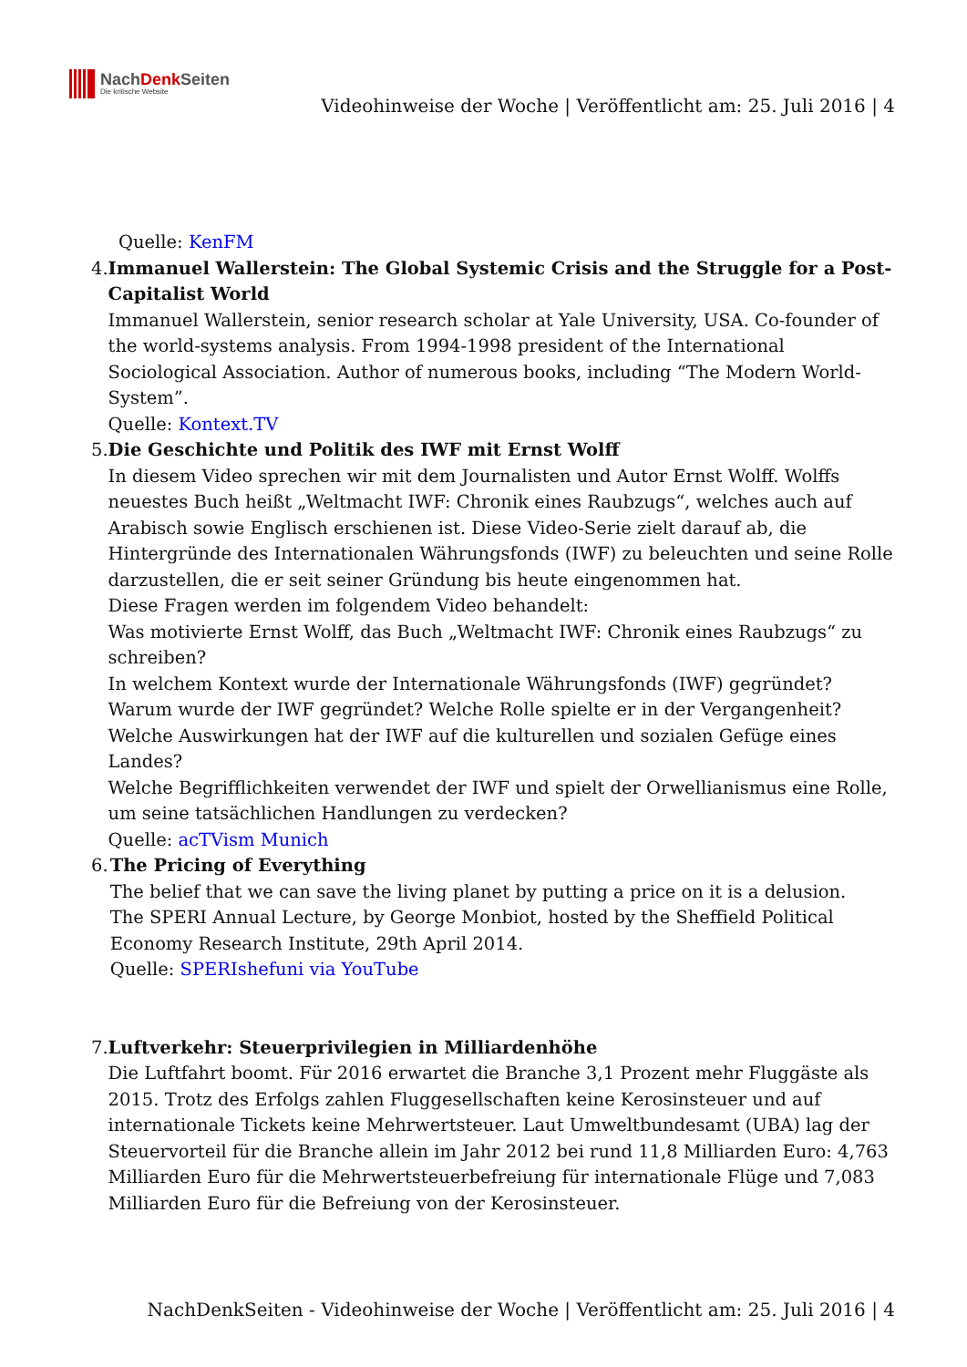NachDenk Seiten
Die kritische Website
Videohinweise der Woche | Veröffentlicht am: 25. Juli 2016 | 4
Quelle: KenFM
4. Immanuel Wallerstein: The Global Systemic Crisis and the Struggle for a Post-Capitalist World
Immanuel Wallerstein, senior research scholar at Yale University, USA. Co-founder of the world-systems analysis. From 1994-1998 president of the International Sociological Association. Author of numerous books, including “The Modern World-System”.
Quelle: Kontext.TV
5. Die Geschichte und Politik des IWF mit Ernst Wolff
In diesem Video sprechen wir mit dem Journalisten und Autor Ernst Wolff. Wolffs neuestes Buch heißt „Weltmacht IWF: Chronik eines Raubzugs“, welches auch auf Arabisch sowie Englisch erschienen ist. Diese Video-Serie zielt darauf ab, die Hintergründe des Internationalen Währungsfonds (IWF) zu beleuchten und seine Rolle darzustellen, die er seit seiner Gründung bis heute eingenommen hat.
Diese Fragen werden im folgendem Video behandelt:
Was motivierte Ernst Wolff, das Buch „Weltmacht IWF: Chronik eines Raubzugs“ zu schreiben?
In welchem Kontext wurde der Internationale Währungsfonds (IWF) gegründet?
Warum wurde der IWF gegründet? Welche Rolle spielte er in der Vergangenheit?
Welche Auswirkungen hat der IWF auf die kulturellen und sozialen Gefüge eines Landes?
Welche Begrifflichkeiten verwendet der IWF und spielt der Orwellianismus eine Rolle, um seine tatsächlichen Handlungen zu verdecken?
Quelle: acTVism Munich
6. The Pricing of Everything
The belief that we can save the living planet by putting a price on it is a delusion.
The SPERI Annual Lecture, by George Monbiot, hosted by the Sheffield Political Economy Research Institute, 29th April 2014.
Quelle: SPERIshefuni via YouTube
7. Luftverkehr: Steuerprivilegien in Milliardenhöhe
Die Luftfahrt boomt. Für 2016 erwartet die Branche 3,1 Prozent mehr Fluggäste als 2015. Trotz des Erfolgs zahlen Fluggesellschaften keine Kerosinsteuer und auf internationale Tickets keine Mehrwertsteuer. Laut Umweltbundesamt (UBA) lag der Steuervorteil für die Branche allein im Jahr 2012 bei rund 11,8 Milliarden Euro: 4,763 Milliarden Euro für die Mehrwertsteuerbefreiung für internationale Flüge und 7,083 Milliarden Euro für die Befreiung von der Kerosinsteuer.
NachDenkSeiten - Videohinweise der Woche | Veröffentlicht am: 25. Juli 2016 | 4